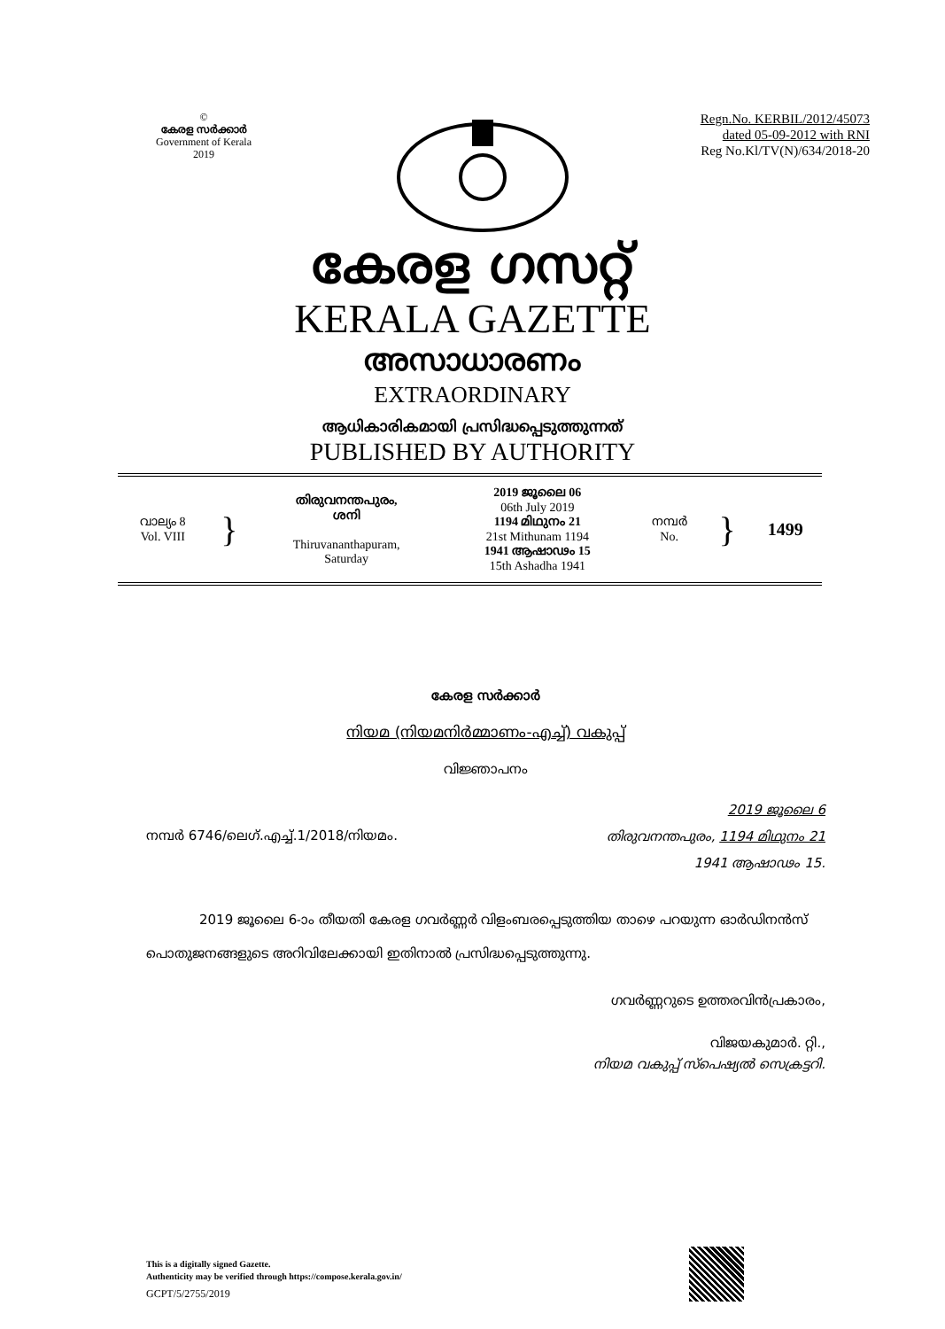©
കേരള സർക്കാർ
Government of Kerala
2019
Regn.No. KERBIL/2012/45073
dated 05-09-2012 with RNI
Reg No.Kl/TV(N)/634/2018-20
കേരള ഗസറ്റ്
KERALA GAZETTE
അസാധാരണം
EXTRAORDINARY
ആധികാരികമായി പ്രസിദ്ധപ്പെടുത്തുന്നത്
PUBLISHED BY AUTHORITY
| വാല്യം 8 Vol. VIII | } | തിരുവനന്തപുരം, ശനി Thiruvananthapuram, Saturday | 2019 ജൂലൈ 06 06th July 2019 1194 മിഥുനം 21 21st Mithunam 1194 1941 ആഷാഢം 15 15th Ashadha 1941 | നമ്പർ No. | } | 1499 |
കേരള സർക്കാർ
നിയമ (നിയമനിർമ്മാണം-എച്ച്) വകുപ്പ്
വിജ്ഞാപനം
നമ്പർ 6746/ലെഗ്.എച്ച്.1/2018/നിയമം.
2019 ജൂലൈ 6
തിരുവനന്തപുരം, 1194 മിഥുനം 21
1941 ആഷാഢം 15.
2019 ജൂലൈ 6-ാം തീയതി കേരള ഗവർണ്ണർ വിളംബരപ്പെടുത്തിയ താഴെ പറയുന്ന ഓർഡിനൻസ് പൊതുജനങ്ങളുടെ അറിവിലേക്കായി ഇതിനാൽ പ്രസിദ്ധപ്പെടുത്തുന്നു.
ഗവർണ്ണറുടെ ഉത്തരവിൻപ്രകാരം,
വിജയകുമാർ. റ്റി.,
നിയമ വകുപ്പ് സ്പെഷ്യൽ സെക്രട്ടറി.
This is a digitally signed Gazette.
Authenticity may be verified through https://compose.kerala.gov.in/
GCPT/5/2755/2019